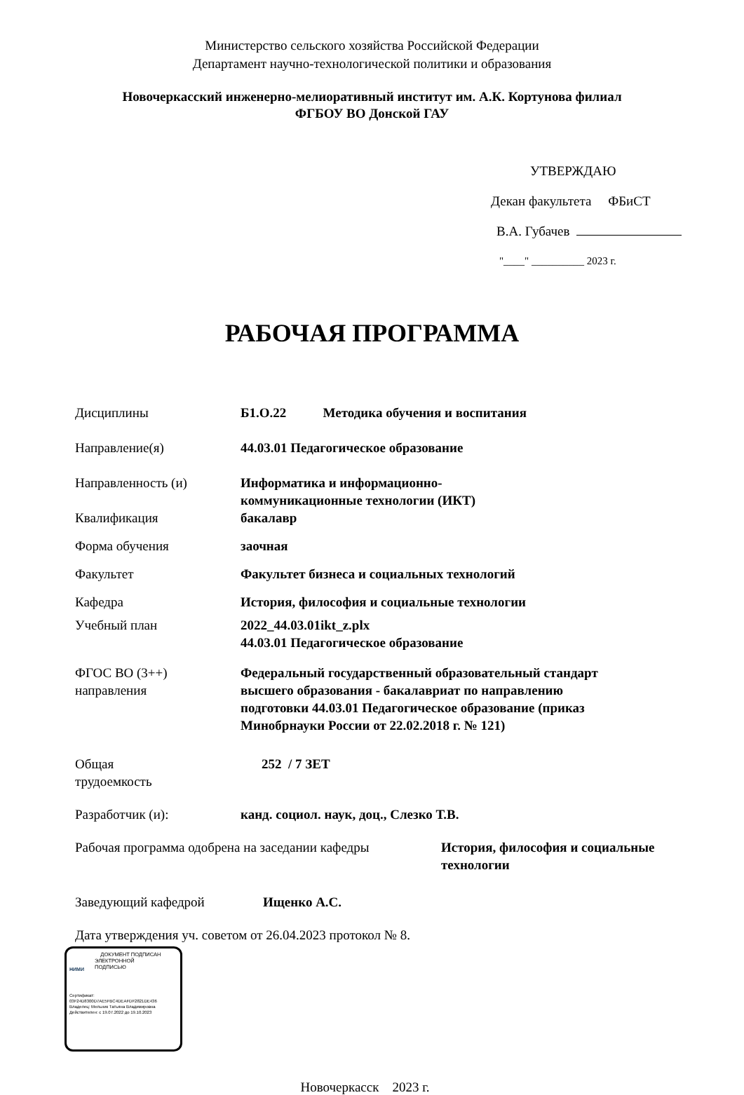Министерство сельского хозяйства Российской Федерации
Департамент научно-технологической политики и образования
Новочеркасский инженерно-мелиоративный институт им. А.К. Кортунова филиал
ФГБОУ ВО Донской ГАУ
УТВЕРЖДАЮ
Декан факультета ФБиСТ
В.А. Губачев
"____" __________ 2023 г.
РАБОЧАЯ ПРОГРАММА
Дисциплины Б1.О.22 Методика обучения и воспитания
Направление(я) 44.03.01 Педагогическое образование
Направленность (и) Информатика и информационно-
коммуникационные технологии (ИКТ)
Квалификация бакалавр
Форма обучения заочная
Факультет Факультет бизнеса и социальных технологий
Кафедра История, философия и социальные технологии
Учебный план 2022_44.03.01ikt_z.plx
44.03.01 Педагогическое образование
ФГОС ВО (3++)
направления
Федеральный государственный образовательный стандарт
высшего образования - бакалавриат по направлению
подготовки 44.03.01 Педагогическое образование (приказ
Минобрнауки России от 22.02.2018 г. № 121)
Общая
трудоемкость
252 / 7 ЗЕТ
Разработчик (и): канд. социол. наук, доц., Слезко Т.В.
Рабочая программа одобрена на заседании кафедры
История, философия и социальные
технологии
Заведующий кафедрой Ищенко А.С.
Дата утверждения уч. советом от 26.04.2023 протокол № 8.
НИМИ
ДОКУМЕНТ ПОДПИСАН
ЭЛЕКТРОННОЙ
ПОДПИСЬЮ
Сертификат:
03F24D8300D7AE5FBC4DEAFDF2821DE436
Владелец: Мельник Татьяна Владимировна
Действителен: с 19.07.2022 до 19.10.2023
Новочеркасск 2023 г.